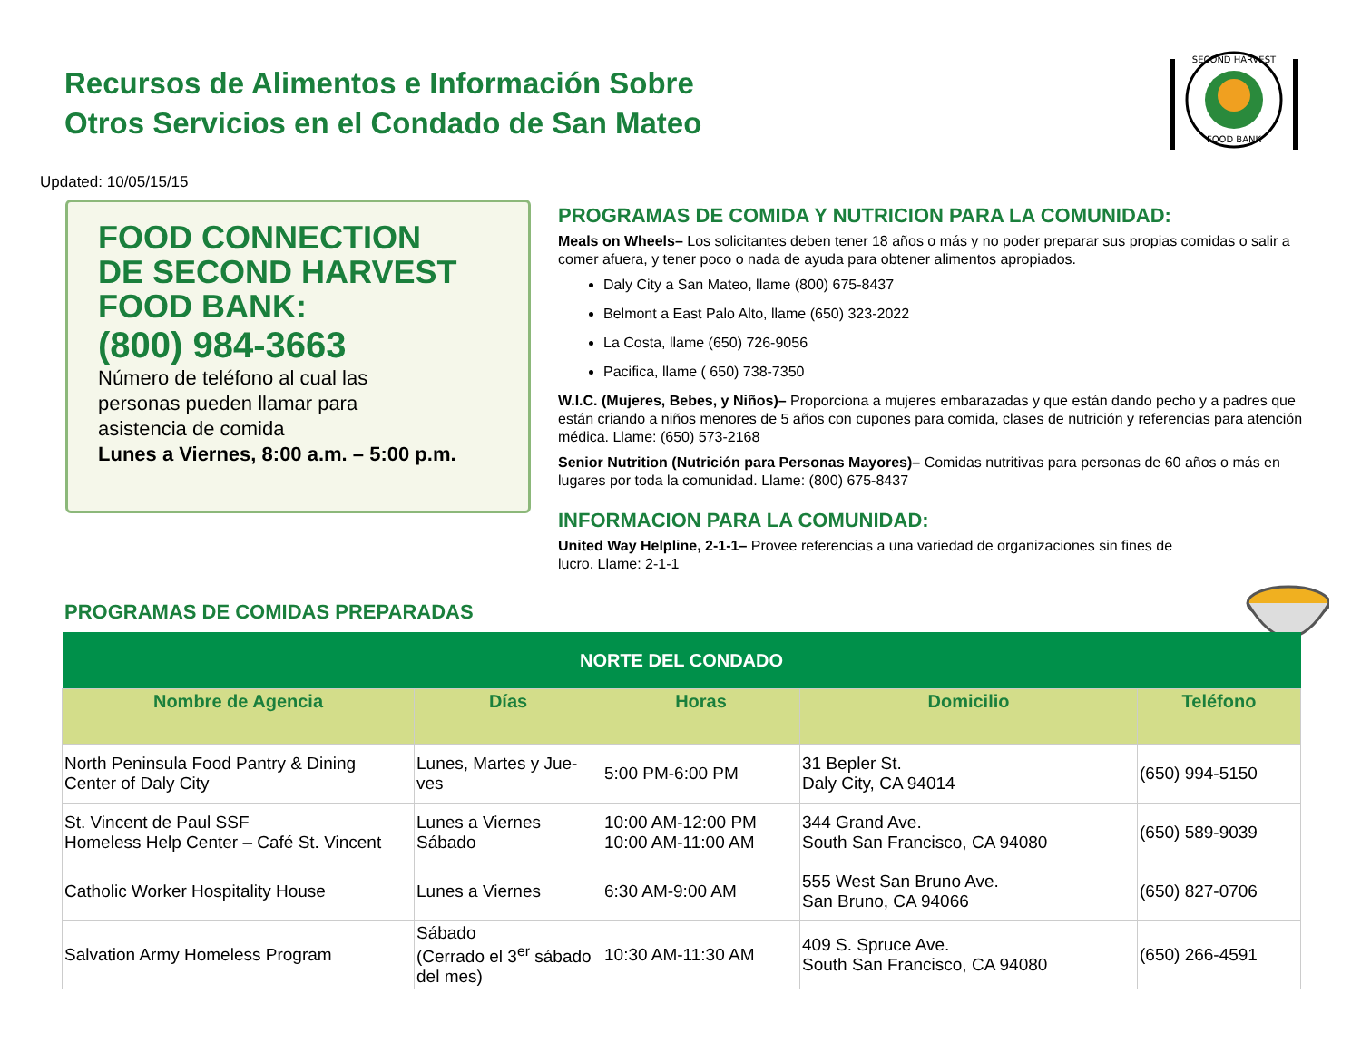Recursos de Alimentos e Información Sobre
Otros Servicios en el Condado de San Mateo
SECOND HARVEST
FOOD BANK
Updated: 10/05/15/15
FOOD CONNECTION
DE SECOND HARVEST
FOOD BANK:
(800) 984-3663
Número de teléfono al cual las
personas pueden llamar para
asistencia de comida
Lunes a Viernes, 8:00 a.m. – 5:00 p.m.
PROGRAMAS DE COMIDA Y NUTRICION PARA LA COMUNIDAD:
Meals on Wheels– Los solicitantes deben tener 18 años o más y no poder preparar sus propias comidas o salir a comer afuera, y tener poco o nada de ayuda para obtener alimentos apropiados.
Daly City a San Mateo, llame (800) 675-8437
Belmont a East Palo Alto, llame (650) 323-2022
La Costa, llame (650) 726-9056
Pacifica, llame ( 650) 738-7350
W.I.C. (Mujeres, Bebes, y Niños)– Proporciona a mujeres embarazadas y que están dando pecho y a padres que están criando a niños menores de 5 años con cupones para comida, clases de nutrición y referencias para atención médica. Llame: (650) 573-2168
Senior Nutrition (Nutrición para Personas Mayores)– Comidas nutritivas para personas de 60 años o más en lugares por toda la comunidad. Llame: (800) 675-8437
INFORMACION PARA LA COMUNIDAD:
United Way Helpline, 2-1-1– Provee referencias a una variedad de organizaciones sin fines de lucro. Llame: 2-1-1
PROGRAMAS DE COMIDAS PREPARADAS
| NORTE DEL CONDADO | | | | |
| --- | --- | --- | --- | --- |
| Nombre de Agencia | Días | Horas | Domicilio | Teléfono |
| North Peninsula Food Pantry & Dining Center of Daly City | Lunes, Martes y Jue-ves | 5:00 PM-6:00 PM | 31 Bepler St. Daly City, CA 94014 | (650) 994-5150 |
| St. Vincent de Paul SSF Homeless Help Center – Café St. Vincent | Lunes a Viernes Sábado | 10:00 AM-12:00 PM 10:00 AM-11:00 AM | 344 Grand Ave. South San Francisco, CA 94080 | (650) 589-9039 |
| Catholic Worker Hospitality House | Lunes a Viernes | 6:30 AM-9:00 AM | 555 West San Bruno Ave. San Bruno, CA 94066 | (650) 827-0706 |
| Salvation Army Homeless Program | Sábado (Cerrado el 3<sup>er</sup> sábado del mes) | 10:30 AM-11:30 AM | 409 S. Spruce Ave. South San Francisco, CA 94080 | (650) 266-4591 |